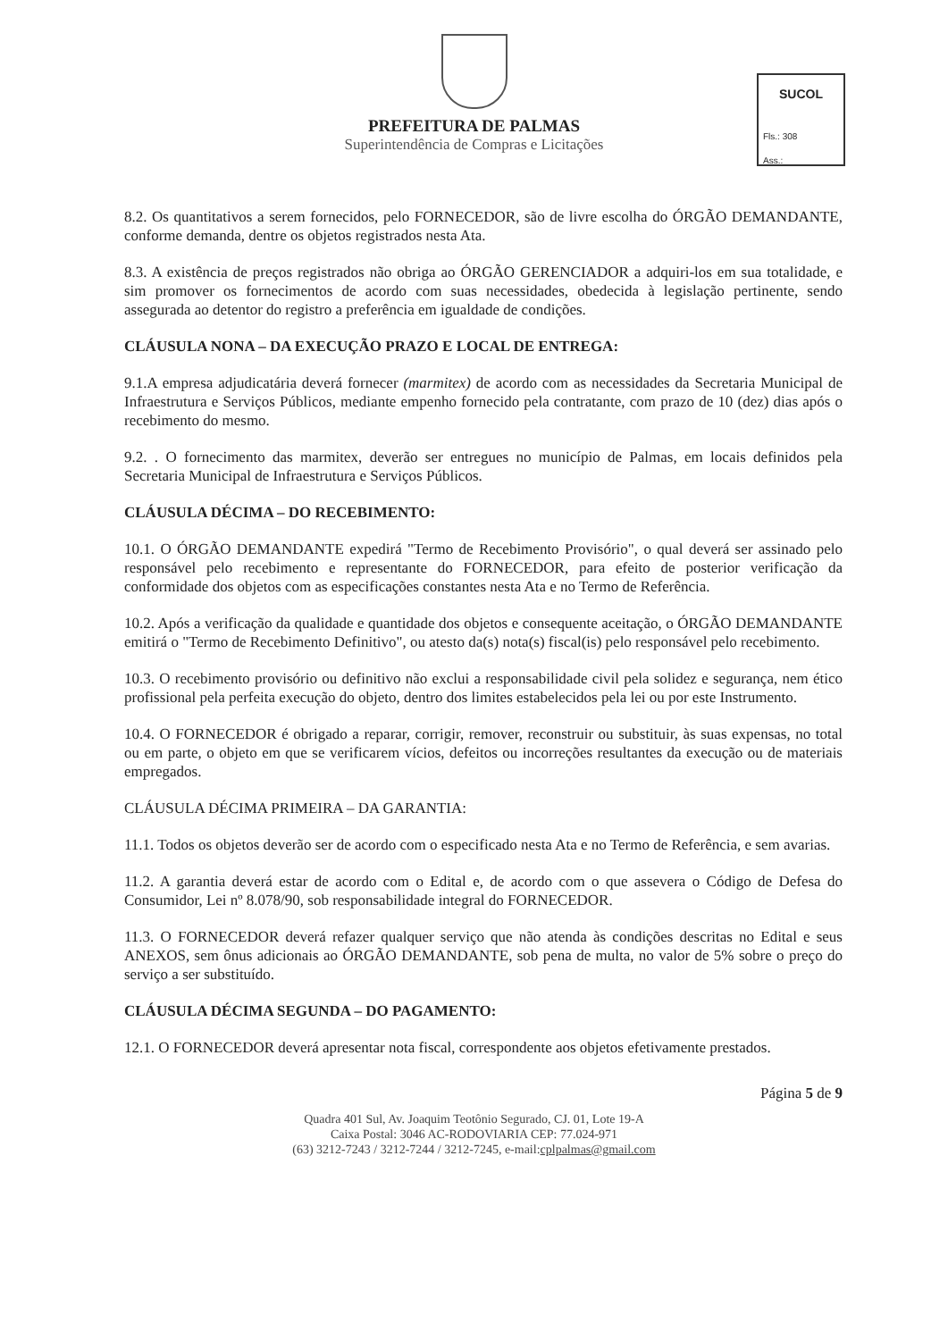PREFEITURA DE PALMAS
Superintendência de Compras e Licitações
SUCOL
Fls.: 308
Ass.:
8.2. Os quantitativos a serem fornecidos, pelo FORNECEDOR, são de livre escolha do ÓRGÃO DEMANDANTE, conforme demanda, dentre os objetos registrados nesta Ata.
8.3. A existência de preços registrados não obriga ao ÓRGÃO GERENCIADOR a adquiri-los em sua totalidade, e sim promover os fornecimentos de acordo com suas necessidades, obedecida à legislação pertinente, sendo assegurada ao detentor do registro a preferência em igualdade de condições.
CLÁUSULA NONA – DA EXECUÇÃO PRAZO E LOCAL DE ENTREGA:
9.1.A empresa adjudicatária deverá fornecer (marmitex) de acordo com as necessidades da Secretaria Municipal de Infraestrutura e Serviços Públicos, mediante empenho fornecido pela contratante, com prazo de 10 (dez) dias após o recebimento do mesmo.
9.2. . O fornecimento das marmitex, deverão ser entregues no município de Palmas, em locais definidos pela Secretaria Municipal de Infraestrutura e Serviços Públicos.
CLÁUSULA DÉCIMA – DO RECEBIMENTO:
10.1. O ÓRGÃO DEMANDANTE expedirá "Termo de Recebimento Provisório", o qual deverá ser assinado pelo responsável pelo recebimento e representante do FORNECEDOR, para efeito de posterior verificação da conformidade dos objetos com as especificações constantes nesta Ata e no Termo de Referência.
10.2. Após a verificação da qualidade e quantidade dos objetos e consequente aceitação, o ÓRGÃO DEMANDANTE emitirá o "Termo de Recebimento Definitivo", ou atesto da(s) nota(s) fiscal(is) pelo responsável pelo recebimento.
10.3. O recebimento provisório ou definitivo não exclui a responsabilidade civil pela solidez e segurança, nem ético profissional pela perfeita execução do objeto, dentro dos limites estabelecidos pela lei ou por este Instrumento.
10.4. O FORNECEDOR é obrigado a reparar, corrigir, remover, reconstruir ou substituir, às suas expensas, no total ou em parte, o objeto em que se verificarem vícios, defeitos ou incorreções resultantes da execução ou de materiais empregados.
CLÁUSULA DÉCIMA PRIMEIRA – DA GARANTIA:
11.1. Todos os objetos deverão ser de acordo com o especificado nesta Ata e no Termo de Referência, e sem avarias.
11.2. A garantia deverá estar de acordo com o Edital e, de acordo com o que assevera o Código de Defesa do Consumidor, Lei nº 8.078/90, sob responsabilidade integral do FORNECEDOR.
11.3. O FORNECEDOR deverá refazer qualquer serviço que não atenda às condições descritas no Edital e seus ANEXOS, sem ônus adicionais ao ÓRGÃO DEMANDANTE, sob pena de multa, no valor de 5% sobre o preço do serviço a ser substituído.
CLÁUSULA DÉCIMA SEGUNDA – DO PAGAMENTO:
12.1. O FORNECEDOR deverá apresentar nota fiscal, correspondente aos objetos efetivamente prestados.
Página 5 de 9
Quadra 401 Sul, Av. Joaquim Teotônio Segurado, CJ. 01, Lote 19-A
Caixa Postal: 3046 AC-RODOVIARIA CEP: 77.024-971
(63) 3212-7243 / 3212-7244 / 3212-7245, e-mail:cplpalmas@gmail.com